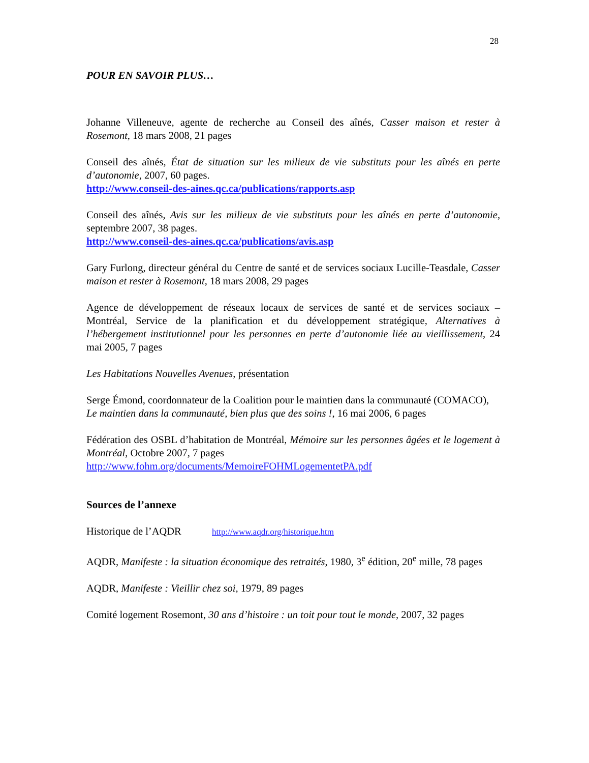28
POUR EN SAVOIR PLUS…
Johanne Villeneuve, agente de recherche au Conseil des aînés, Casser maison et rester à Rosemont, 18 mars 2008, 21 pages
Conseil des aînés, État de situation sur les milieux de vie substituts pour les aînés en perte d’autonomie, 2007, 60 pages.
http://www.conseil-des-aines.qc.ca/publications/rapports.asp
Conseil des aînés, Avis sur les milieux de vie substituts pour les aînés en perte d’autonomie, septembre 2007, 38 pages.
http://www.conseil-des-aines.qc.ca/publications/avis.asp
Gary Furlong, directeur général du Centre de santé et de services sociaux Lucille-Teasdale, Casser maison et rester à Rosemont, 18 mars 2008, 29 pages
Agence de développement de réseaux locaux de services de santé et de services sociaux – Montréal, Service de la planification et du développement stratégique, Alternatives à l’hébergement institutionnel pour les personnes en perte d’autonomie liée au vieillissement, 24 mai 2005, 7 pages
Les Habitations Nouvelles Avenues, présentation
Serge Émond, coordonnateur de la Coalition pour le maintien dans la communauté (COMACO),
Le maintien dans la communauté, bien plus que des soins !, 16 mai 2006, 6 pages
Fédération des OSBL d’habitation de Montréal, Mémoire sur les personnes âgées et le logement à Montréal, Octobre 2007, 7 pages
http://www.fohm.org/documents/MemoireFOHMLogementetPA.pdf
Sources de l’annexe
Historique de l’AQDR http://www.aqdr.org/historique.htm
AQDR, Manifeste : la situation économique des retraités, 1980, 3<sup>e</sup> édition, 20<sup>e</sup> mille, 78 pages
AQDR, Manifeste : Vieillir chez soi, 1979, 89 pages
Comité logement Rosemont, 30 ans d’histoire : un toit pour tout le monde, 2007, 32 pages